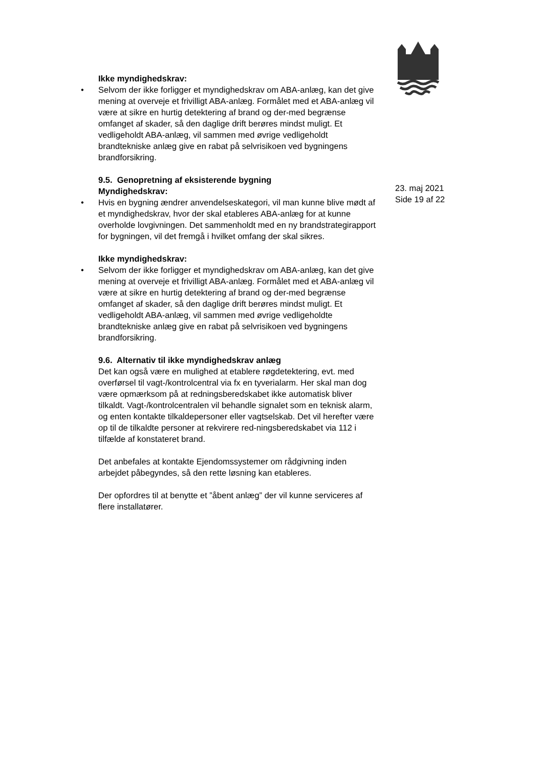23. maj 2021
Side 19 af 22
Ikke myndighedskrav:
• Selvom der ikke forligger et myndighedskrav om ABA-anlæg, kan det give mening at overveje et frivilligt ABA-anlæg. Formålet med et ABA-anlæg vil være at sikre en hurtig detektering af brand og der-med begrænse omfanget af skader, så den daglige drift berøres mindst muligt. Et vedligeholdt ABA-anlæg, vil sammen med øvrige vedligeholdt brandtekniske anlæg give en rabat på selvrisikoen ved bygningens brandforsikring.
9.5. Genopretning af eksisterende bygning
Myndighedskrav:
• Hvis en bygning ændrer anvendelseskategori, vil man kunne blive mødt af et myndighedskrav, hvor der skal etableres ABA-anlæg for at kunne overholde lovgivningen. Det sammenholdt med en ny brandstrategirapport for bygningen, vil det fremgå i hvilket omfang der skal sikres.
Ikke myndighedskrav:
• Selvom der ikke forligger et myndighedskrav om ABA-anlæg, kan det give mening at overveje et frivilligt ABA-anlæg. Formålet med et ABA-anlæg vil være at sikre en hurtig detektering af brand og der-med begrænse omfanget af skader, så den daglige drift berøres mindst muligt. Et vedligeholdt ABA-anlæg, vil sammen med øvrige vedligeholdte brandtekniske anlæg give en rabat på selvrisikoen ved bygningens brandforsikring.
9.6. Alternativ til ikke myndighedskrav anlæg
Det kan også være en mulighed at etablere røgdetektering, evt. med overførsel til vagt-/kontrolcentral via fx en tyverialarm. Her skal man dog være opmærksom på at redningsberedskabet ikke automatisk bliver tilkaldt. Vagt-/kontrolcentralen vil behandle signalet som en teknisk alarm, og enten kontakte tilkaldepersoner eller vagtselskab. Det vil herefter være op til de tilkaldte personer at rekvirere red-ningsberedskabet via 112 i tilfælde af konstateret brand.
Det anbefales at kontakte Ejendomssystemer om rådgivning inden arbejdet påbegyndes, så den rette løsning kan etableres.
Der opfordres til at benytte et ”åbent anlæg” der vil kunne serviceres af flere installatører.